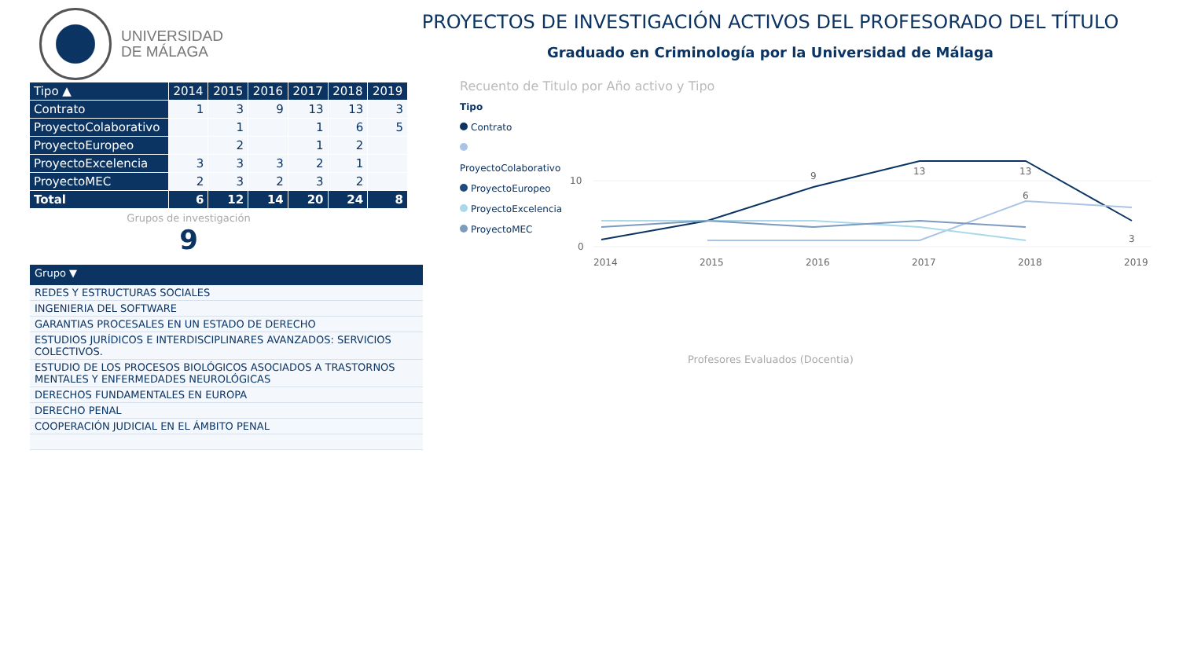UNIVERSIDAD
DE MÁLAGA
PROYECTOS DE INVESTIGACIÓN ACTIVOS DEL PROFESORADO DEL TÍTULO
Graduado en Criminología por la Universidad de Málaga
| Tipo ▲ | 2014 | 2015 | 2016 | 2017 | 2018 | 2019 |
| --- | --- | --- | --- | --- | --- | --- |
| Contrato | 1 | 3 | 9 | 13 | 13 | 3 |
| ProyectoColaborativo | | 1 | | 1 | 6 | 5 |
| ProyectoEuropeo | | 2 | | 1 | 2 | |
| ProyectoExcelencia | 3 | 3 | 3 | 2 | 1 | |
| ProyectoMEC | 2 | 3 | 2 | 3 | 2 | |
| Total | 6 | 12 | 14 | 20 | 24 | 8 |
Grupos de investigación
9
| Grupo ▼ |
| --- |
| REDES Y ESTRUCTURAS SOCIALES |
| INGENIERIA DEL SOFTWARE |
| GARANTIAS PROCESALES EN UN ESTADO DE DERECHO |
| ESTUDIOS JURÍDICOS E INTERDISCIPLINARES AVANZADOS: SERVICIOS COLECTIVOS. |
| ESTUDIO DE LOS PROCESOS BIOLÓGICOS ASOCIADOS A TRASTORNOS MENTALES Y ENFERMEDADES NEUROLÓGICAS |
| DERECHOS FUNDAMENTALES EN EUROPA |
| DERECHO PENAL |
| COOPERACIÓN JUDICIAL EN EL ÁMBITO PENAL |
Recuento de Titulo por Año activo y Tipo
Tipo
Contrato
ProyectoColaborativo
ProyectoEuropeo
ProyectoExcelencia
ProyectoMEC
10
0
2014
2015
2016
2017
2018
2019
9
13
13
6
3
Profesores Evaluados (Docentia)